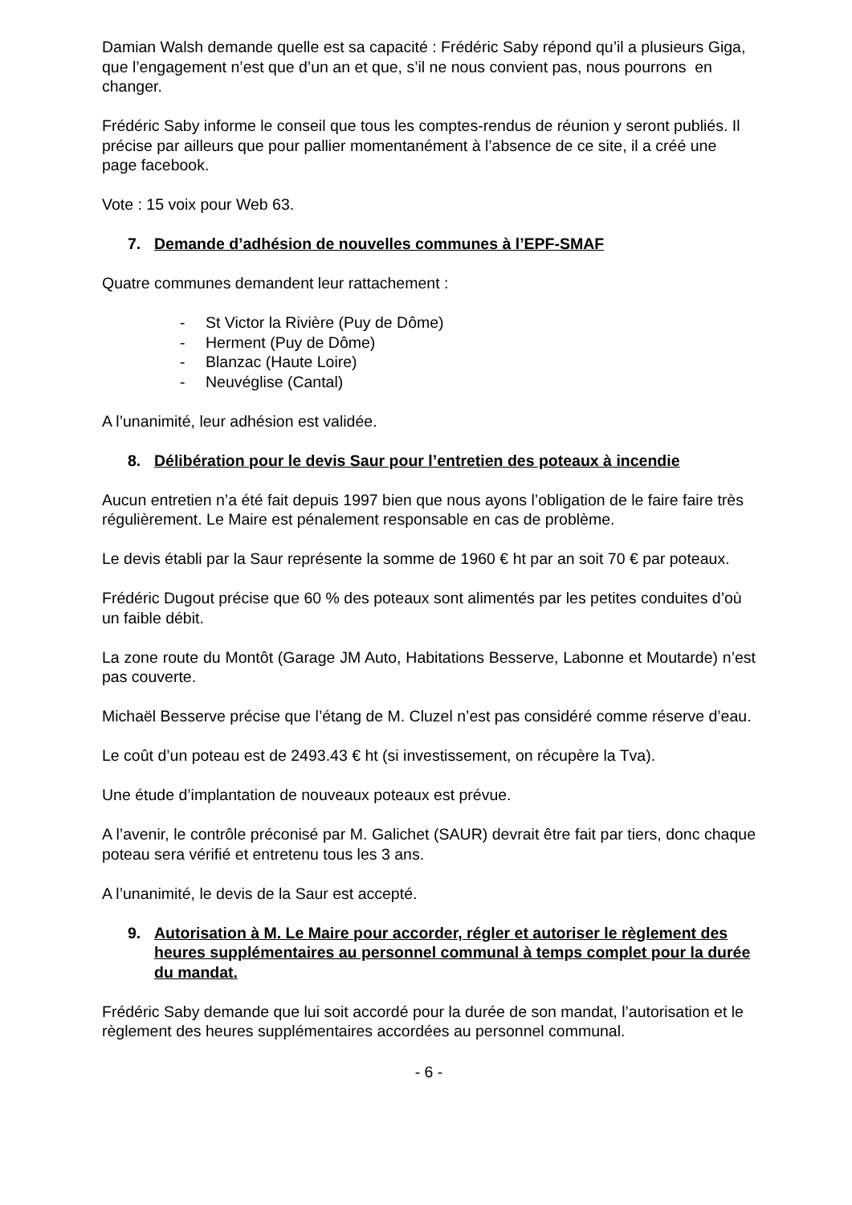Damian Walsh demande quelle est sa capacité : Frédéric Saby répond qu’il a plusieurs Giga, que l’engagement n’est que d’un an et que, s’il ne nous convient pas, nous pourrons en changer.
Frédéric Saby informe le conseil que tous les comptes-rendus de réunion y seront publiés. Il précise par ailleurs que pour pallier momentanément à l’absence de ce site, il a créé une page facebook.
Vote : 15 voix pour Web 63.
7. Demande d’adhésion de nouvelles communes à l’EPF-SMAF
Quatre communes demandent leur rattachement :
- St Victor la Rivière (Puy de Dôme)
- Herment (Puy de Dôme)
- Blanzac (Haute Loire)
- Neuvéglise (Cantal)
A l’unanimité, leur adhésion est validée.
8. Délibération pour le devis Saur pour l’entretien des poteaux à incendie
Aucun entretien n’a été fait depuis 1997 bien que nous ayons l’obligation de le faire faire très régulièrement. Le Maire est pénalement responsable en cas de problème.
Le devis établi par la Saur représente la somme de 1960 € ht par an soit 70 € par poteaux.
Frédéric Dugout précise que 60 % des poteaux sont alimentés par les petites conduites d’où un faible débit.
La zone route du Montôt (Garage JM Auto, Habitations Besserve, Labonne et Moutarde) n’est pas couverte.
Michaël Besserve précise que l’étang de M. Cluzel n’est pas considéré comme réserve d’eau.
Le coût d’un poteau est de 2493.43 € ht (si investissement, on récupère la Tva).
Une étude d’implantation de nouveaux poteaux est prévue.
A l’avenir, le contrôle préconisé par M. Galichet (SAUR) devrait être fait par tiers, donc chaque poteau sera vérifié et entretenu tous les 3 ans.
A l’unanimité, le devis de la Saur est accepté.
9. Autorisation à M. Le Maire pour accorder, régler et autoriser le règlement des heures supplémentaires au personnel communal à temps complet pour la durée du mandat.
Frédéric Saby demande que lui soit accordé pour la durée de son mandat, l’autorisation et le règlement des heures supplémentaires accordées au personnel communal.
- 6 -